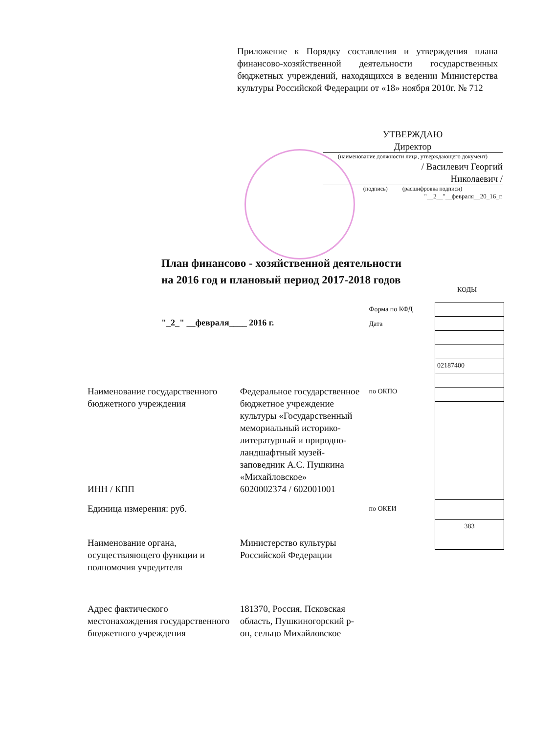Приложение к Порядку составления и утверждения плана финансово-хозяйственной деятельности государственных бюджетных учреждений, находящихся в ведении Министерства культуры Российской Федерации от «18» ноября 2010г. № 712
УТВЕРЖДАЮ
Директор
(наименование должности лица, утверждающего документ)
/ Василевич Георгий
Николаевич /
(подпись) (расшифровка подписи)
"__2__"__февраля__20_16_г.
План финансово - хозяйственной деятельности
на 2016 год и плановый период 2017-2018 годов
КОДЫ
"_2_" __февраля____ 2016 г.
| | | Форма по КФД Дата | / 02187400 / / 383 / |
| Наименование государственного бюджетного учреждения | Федеральное государственное бюджетное учреждение культуры «Государственный мемориальный историко-литературный и природно-ландшафтный музей-заповедник А.С. Пушкина «Михайловское» | по ОКПО | |
| ИНН / КПП | 6020002374 / 602001001 | | |
| Единица измерения: руб. | | по ОКЕИ | |
| Наименование органа, осуществляющего функции и полномочия учредителя | Министерство культуры Российской Федерации | | |
| Адрес фактического местонахождения государственного бюджетного учреждения | 181370, Россия, Псковская область, Пушкиногорский р-он, сельцо Михайловское | | |